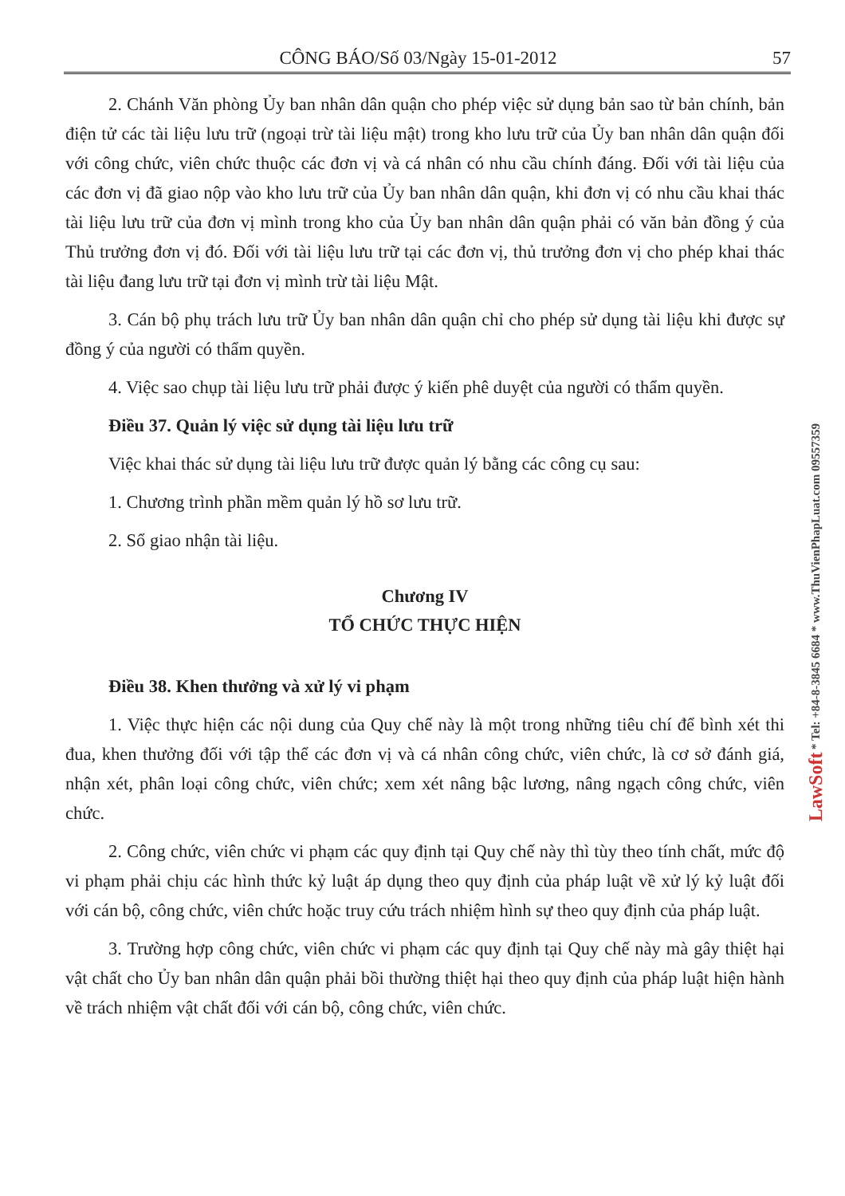CÔNG BÁO/Số 03/Ngày 15-01-2012 57
2. Chánh Văn phòng Ủy ban nhân dân quận cho phép việc sử dụng bản sao từ bản chính, bản điện tử các tài liệu lưu trữ (ngoại trừ tài liệu mật) trong kho lưu trữ của Ủy ban nhân dân quận đối với công chức, viên chức thuộc các đơn vị và cá nhân có nhu cầu chính đáng. Đối với tài liệu của các đơn vị đã giao nộp vào kho lưu trữ của Ủy ban nhân dân quận, khi đơn vị có nhu cầu khai thác tài liệu lưu trữ của đơn vị mình trong kho của Ủy ban nhân dân quận phải có văn bản đồng ý của Thủ trưởng đơn vị đó. Đối với tài liệu lưu trữ tại các đơn vị, thủ trưởng đơn vị cho phép khai thác tài liệu đang lưu trữ tại đơn vị mình trừ tài liệu Mật.
3. Cán bộ phụ trách lưu trữ Ủy ban nhân dân quận chỉ cho phép sử dụng tài liệu khi được sự đồng ý của người có thẩm quyền.
4. Việc sao chụp tài liệu lưu trữ phải được ý kiến phê duyệt của người có thẩm quyền.
Điều 37. Quản lý việc sử dụng tài liệu lưu trữ
Việc khai thác sử dụng tài liệu lưu trữ được quản lý bằng các công cụ sau:
1. Chương trình phần mềm quản lý hồ sơ lưu trữ.
2. Sổ giao nhận tài liệu.
Chương IV
TỔ CHỨC THỰC HIỆN
Điều 38. Khen thưởng và xử lý vi phạm
1. Việc thực hiện các nội dung của Quy chế này là một trong những tiêu chí để bình xét thi đua, khen thưởng đối với tập thể các đơn vị và cá nhân công chức, viên chức, là cơ sở đánh giá, nhận xét, phân loại công chức, viên chức; xem xét nâng bậc lương, nâng ngạch công chức, viên chức.
2. Công chức, viên chức vi phạm các quy định tại Quy chế này thì tùy theo tính chất, mức độ vi phạm phải chịu các hình thức kỷ luật áp dụng theo quy định của pháp luật về xử lý kỷ luật đối với cán bộ, công chức, viên chức hoặc truy cứu trách nhiệm hình sự theo quy định của pháp luật.
3. Trường hợp công chức, viên chức vi phạm các quy định tại Quy chế này mà gây thiệt hại vật chất cho Ủy ban nhân dân quận phải bồi thường thiệt hại theo quy định của pháp luật hiện hành về trách nhiệm vật chất đối với cán bộ, công chức, viên chức.
LawSoft * Tel: +84-8-3845 6684 * www.ThuVienPhapLuat.com 09557359